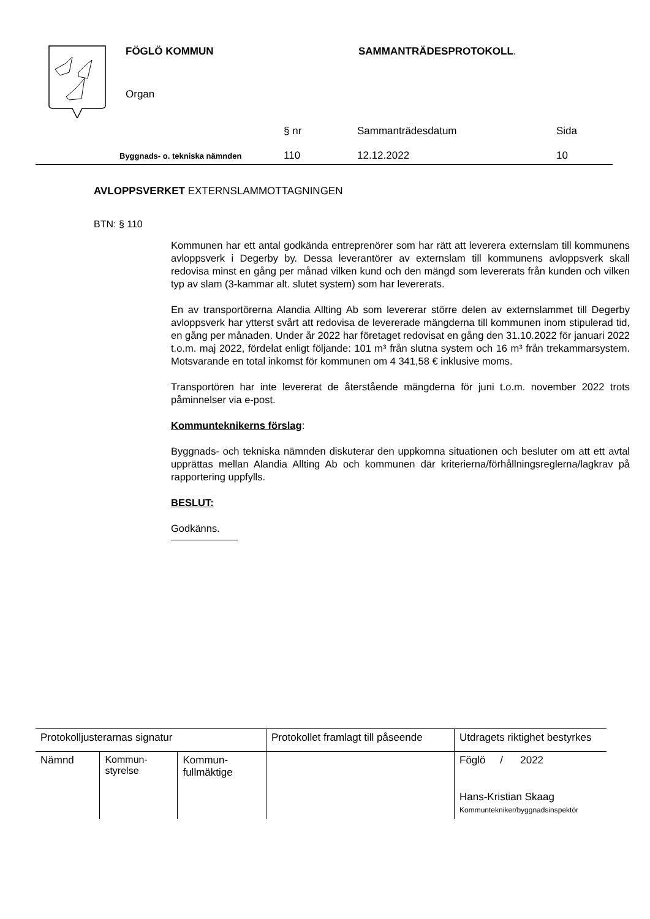FÖGLÖ KOMMUN SAMMANTRÄDESPROTOKOLL.
Organ
| | § nr | Sammanträdesdatum | Sida |
| Byggnads- o. tekniska nämnden | 110 | 12.12.2022 | 10 |
AVLOPPSVERKET EXTERNSLAMMOTTAGNINGEN
BTN: § 110
Kommunen har ett antal godkända entreprenörer som har rätt att leverera externslam till kommunens avloppsverk i Degerby by. Dessa leverantörer av externslam till kommunens avloppsverk skall redovisa minst en gång per månad vilken kund och den mängd som levererats från kunden och vilken typ av slam (3-kammar alt. slutet system) som har levererats.
En av transportörerna Alandia Allting Ab som levererar större delen av externslammet till Degerby avloppsverk har ytterst svårt att redovisa de levererade mängderna till kommunen inom stipulerad tid, en gång per månaden. Under år 2022 har företaget redovisat en gång den 31.10.2022 för januari 2022 t.o.m. maj 2022, fördelat enligt följande: 101 m³ från slutna system och 16 m³ från trekammarsystem. Motsvarande en total inkomst för kommunen om 4 341,58 € inklusive moms.
Transportören har inte levererat de återstående mängderna för juni t.o.m. november 2022 trots påminnelser via e-post.
Kommunteknikerns förslag:
Byggnads- och tekniska nämnden diskuterar den uppkomna situationen och besluter om att ett avtal upprättas mellan Alandia Allting Ab och kommunen där kriterierna/förhållningsreglerna/lagkrav på rapportering uppfylls.
BESLUT:
Godkänns.
| Protokolljusterarnas signatur | | | Protokollet framlagt till påseende | Utdragets riktighet bestyrkes |
| Nämnd | Kommun- styrelse | Kommun- fullmäktige | | Föglö / 2022 Hans-Kristian Skaag Kommuntekniker/byggnadsinspektör |